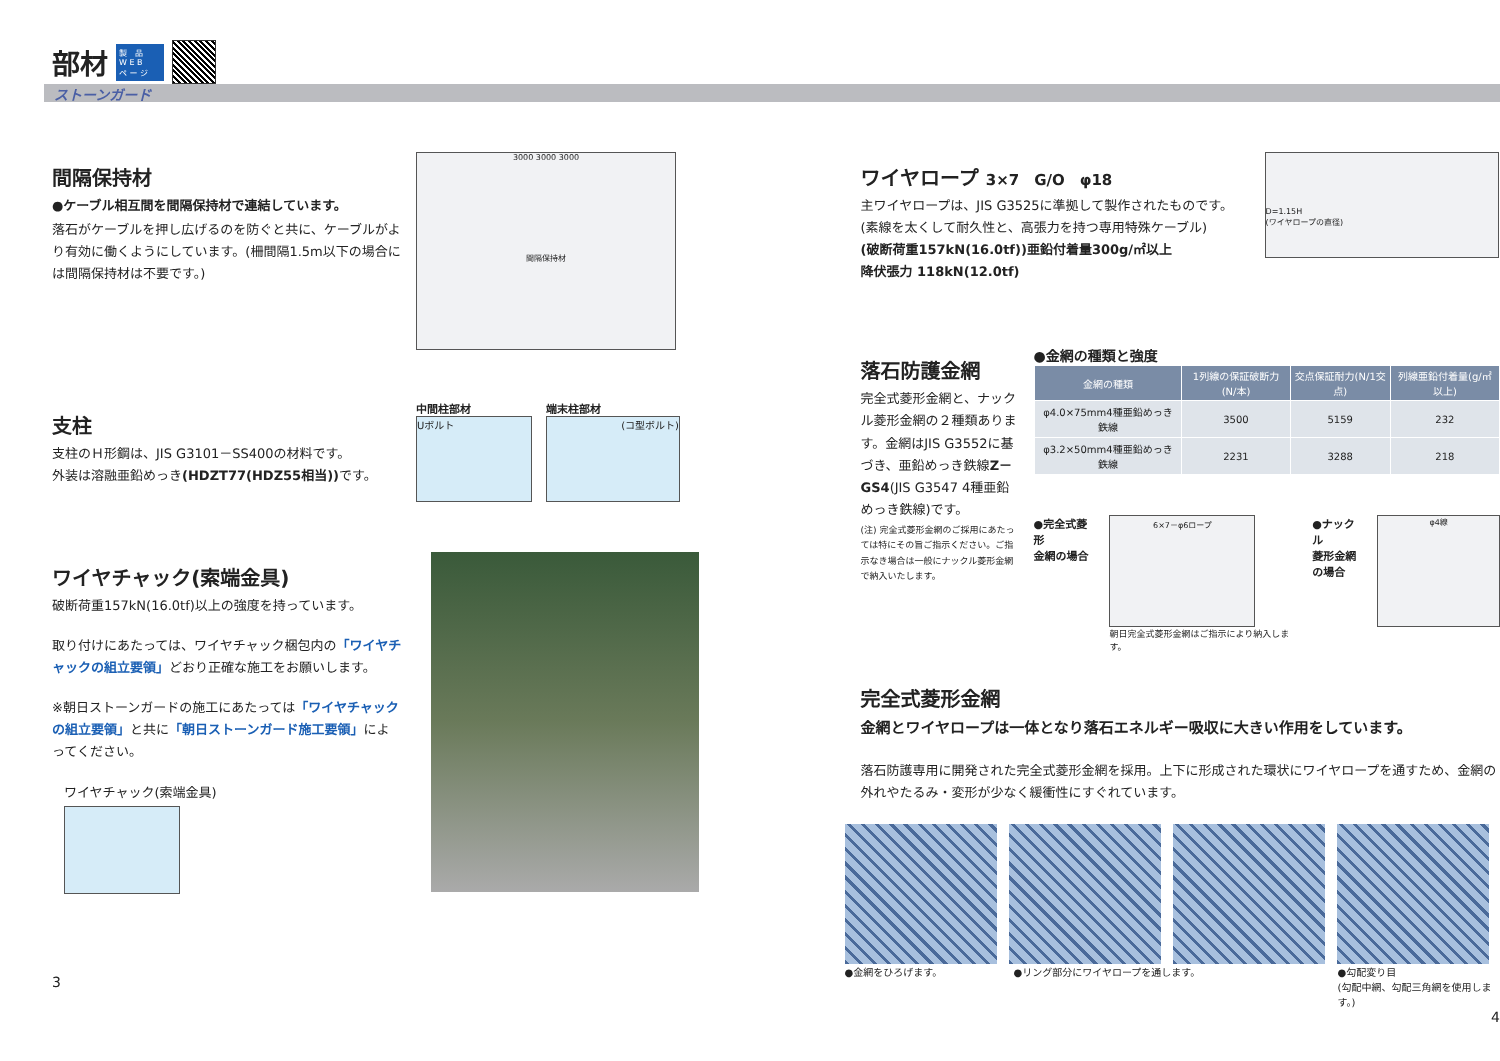部材
製　品
W E B
ペ ー ジ
ストーンガード
間隔保持材
●ケーブル相互間を間隔保持材で連結しています。
落石がケーブルを押し広げるのを防ぐと共に、ケーブルがより有効に働くようにしています。(柵間隔1.5m以下の場合には間隔保持材は不要です。)
3000 3000 3000
間隔保持材
支柱
支柱のＨ形鋼は、JIS G3101－SS400の材料です。
外装は溶融亜鉛めっき(HDZT77(HDZ55相当)) です。
中間柱部材
Uボルト
端末柱部材
(コ型ボルト)
ワイヤチャック(索端金具)
破断荷重157kN(16.0tf)以上の強度を持っています。
取り付けにあたっては、ワイヤチャック梱包内の「ワイヤチャックの組立要領」どおり正確な施工をお願いします。
※朝日ストーンガードの施工にあたっては「ワイヤチャックの組立要領」と共に「朝日ストーンガード施工要領」によってください。
ワイヤチャック(索端金具)
3
ワイヤロープ 3×7　G/O　φ18
主ワイヤロープは、JIS G3525に準拠して製作されたものです。
(素線を太くして耐久性と、高張力を持つ専用特殊ケーブル)
(破断荷重157kN(16.0tf))亜鉛付着量300g/㎡以上
降伏張力 118kN(12.0tf)
D=1.15H
(ワイヤロープの直径)
落石防護金網
完全式菱形金網と、ナックル菱形金網の２種類あります。金網はJIS G3552に基づき、亜鉛めっき鉄線Z－GS4(JIS G3547 4種亜鉛めっき鉄線)です。
(注) 完全式菱形金網のご採用にあたっては特にその旨ご指示ください。ご指示なき場合は一般にナックル菱形金網で納入いたします。
●金網の種類と強度
| 金網の種類 | 1列線の保証破断力(N/本) | 交点保証耐力(N/1交点) | 列線亜鉛付着量(g/㎡以上) |
| --- | --- | --- | --- |
| φ4.0×75mm4種亜鉛めっき鉄線 | 3500 | 5159 | 232 |
| φ3.2×50mm4種亜鉛めっき鉄線 | 2231 | 3288 | 218 |
●完全式菱形
金網の場合
6×7－φ6ロープ
朝日完全式菱形金網はご指示により納入します。
●ナックル
菱形金網
の場合
φ4線
完全式菱形金網
金網とワイヤロープは一体となり落石エネルギー吸収に大きい作用をしています。
落石防護専用に開発された完全式菱形金網を採用。上下に形成された環状にワイヤロープを通すため、金網の外れやたるみ・変形が少なく緩衝性にすぐれています。
●金網をひろげます。 ●リング部分にワイヤロープを通します。 ●勾配変り目
(勾配中網、勾配三角網を使用します。)
4